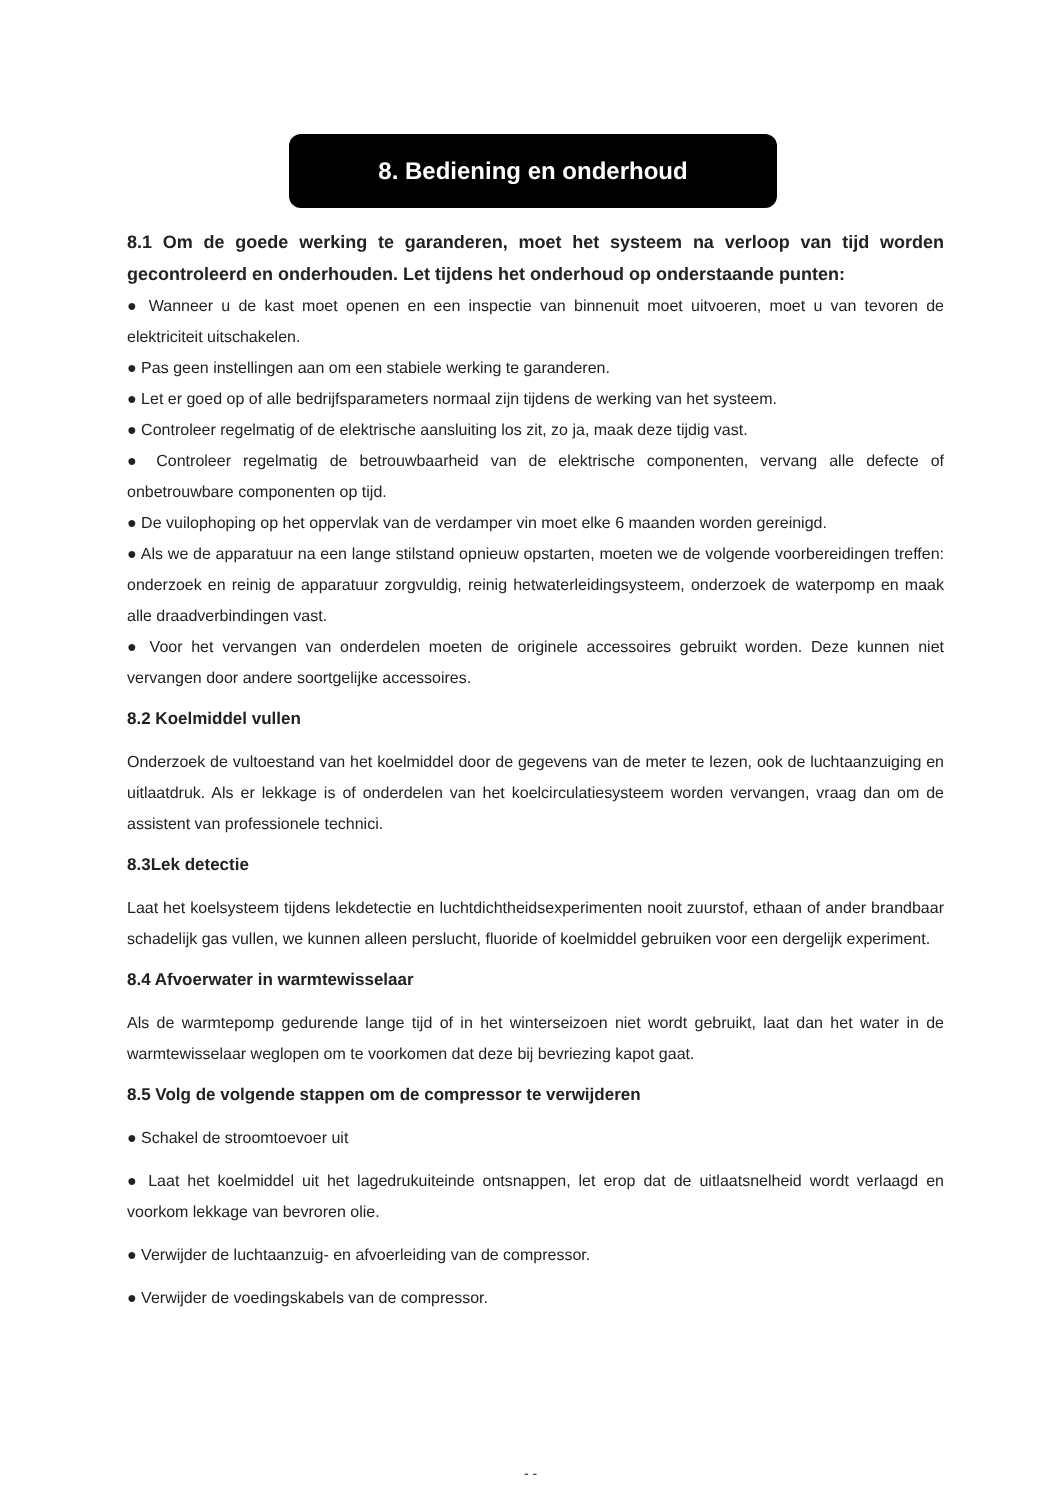8. Bediening en onderhoud
8.1 Om de goede werking te garanderen, moet het systeem na verloop van tijd worden gecontroleerd en onderhouden. Let tijdens het onderhoud op onderstaande punten:
● Wanneer u de kast moet openen en een inspectie van binnenuit moet uitvoeren, moet u van tevoren de elektriciteit uitschakelen.
● Pas geen instellingen aan om een stabiele werking te garanderen.
● Let er goed op of alle bedrijfsparameters normaal zijn tijdens de werking van het systeem.
● Controleer regelmatig of de elektrische aansluiting los zit, zo ja, maak deze tijdig vast.
● Controleer regelmatig de betrouwbaarheid van de elektrische componenten, vervang alle defecte of onbetrouwbare componenten op tijd.
● De vuilophoping op het oppervlak van de verdamper vin moet elke 6 maanden worden gereinigd.
● Als we de apparatuur na een lange stilstand opnieuw opstarten, moeten we de volgende voorbereidingen treffen: onderzoek en reinig de apparatuur zorgvuldig, reinig hetwaterleidingsysteem, onderzoek de waterpomp en maak alle draadverbindingen vast.
● Voor het vervangen van onderdelen moeten de originele accessoires gebruikt worden. Deze kunnen niet vervangen door andere soortgelijke accessoires.
8.2 Koelmiddel vullen
Onderzoek de vultoestand van het koelmiddel door de gegevens van de meter te lezen, ook de luchtaanzuiging en uitlaatdruk. Als er lekkage is of onderdelen van het koelcirculatiesysteem worden vervangen, vraag dan om de assistent van professionele technici.
8.3Lek detectie
Laat het koelsysteem tijdens lekdetectie en luchtdichtheidsexperimenten nooit zuurstof, ethaan of ander brandbaar schadelijk gas vullen, we kunnen alleen perslucht, fluoride of koelmiddel gebruiken voor een dergelijk experiment.
8.4 Afvoerwater in warmtewisselaar
Als de warmtepomp gedurende lange tijd of in het winterseizoen niet wordt gebruikt, laat dan het water in de warmtewisselaar weglopen om te voorkomen dat deze bij bevriezing kapot gaat.
8.5 Volg de volgende stappen om de compressor te verwijderen
● Schakel de stroomtoevoer uit
● Laat het koelmiddel uit het lagedrukuiteinde ontsnappen, let erop dat de uitlaatsnelheid wordt verlaagd en voorkom lekkage van bevroren olie.
● Verwijder de luchtaanzuig- en afvoerleiding van de compressor.
● Verwijder de voedingskabels van de compressor.
- -